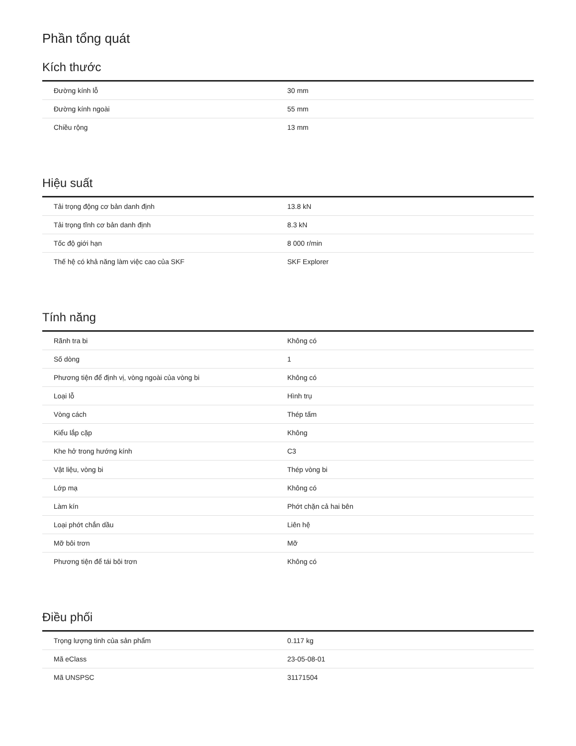Phần tổng quát
Kích thước
| Đường kính lỗ | 30 mm |
| Đường kính ngoài | 55 mm |
| Chiều rộng | 13 mm |
Hiệu suất
| Tải trọng động cơ bản danh định | 13.8 kN |
| Tải trọng tĩnh cơ bản danh định | 8.3 kN |
| Tốc độ giới hạn | 8 000 r/min |
| Thế hệ có khả năng làm việc cao của SKF | SKF Explorer |
Tính năng
| Rãnh tra bi | Không có |
| Số dòng | 1 |
| Phương tiện để định vị, vòng ngoài của vòng bi | Không có |
| Loại lỗ | Hình trụ |
| Vòng cách | Thép tấm |
| Kiểu lắp cặp | Không |
| Khe hở trong hướng kính | C3 |
| Vật liệu, vòng bi | Thép vòng bi |
| Lớp mạ | Không có |
| Làm kín | Phớt chặn cả hai bên |
| Loại phớt chắn dầu | Liên hệ |
| Mỡ bôi trơn | Mỡ |
| Phương tiện để tái bôi trơn | Không có |
Điều phối
| Trọng lượng tinh của sản phẩm | 0.117 kg |
| Mã eClass | 23-05-08-01 |
| Mã UNSPSC | 31171504 |